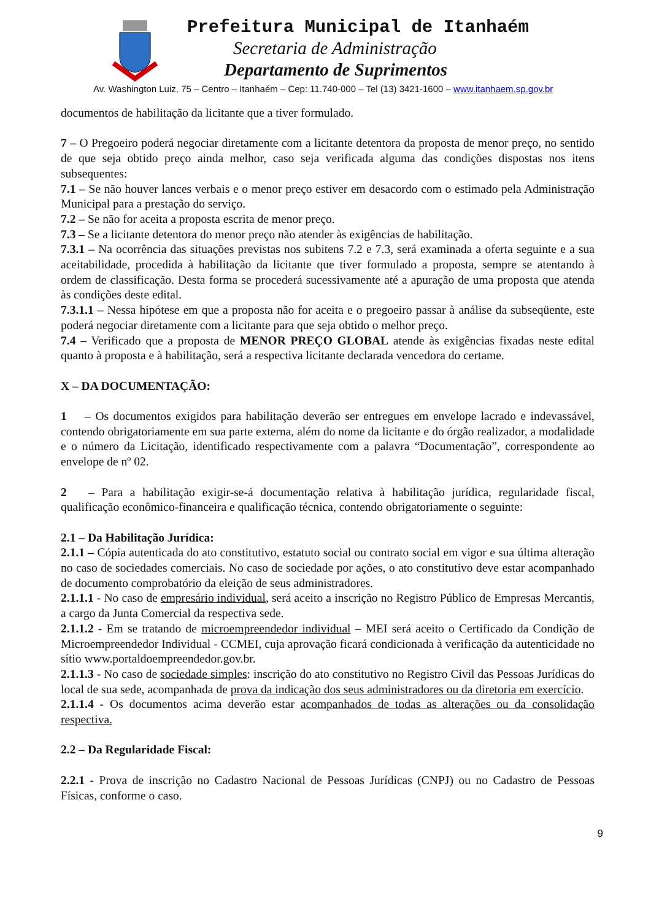Prefeitura Municipal de Itanhaém
Secretaria de Administração
Departamento de Suprimentos
Av. Washington Luiz, 75 – Centro – Itanhaém – Cep: 11.740-000 – Tel (13) 3421-1600 – www.itanhaem.sp.gov.br
documentos de habilitação da licitante que a tiver formulado.
7 – O Pregoeiro poderá negociar diretamente com a licitante detentora da proposta de menor preço, no sentido de que seja obtido preço ainda melhor, caso seja verificada alguma das condições dispostas nos itens subsequentes:
7.1 – Se não houver lances verbais e o menor preço estiver em desacordo com o estimado pela Administração Municipal para a prestação do serviço.
7.2 – Se não for aceita a proposta escrita de menor preço.
7.3 – Se a licitante detentora do menor preço não atender às exigências de habilitação.
7.3.1 – Na ocorrência das situações previstas nos subitens 7.2 e 7.3, será examinada a oferta seguinte e a sua aceitabilidade, procedida à habilitação da licitante que tiver formulado a proposta, sempre se atentando à ordem de classificação. Desta forma se procederá sucessivamente até a apuração de uma proposta que atenda às condições deste edital.
7.3.1.1 – Nessa hipótese em que a proposta não for aceita e o pregoeiro passar à análise da subseqüente, este poderá negociar diretamente com a licitante para que seja obtido o melhor preço.
7.4 – Verificado que a proposta de MENOR PREÇO GLOBAL atende às exigências fixadas neste edital quanto à proposta e à habilitação, será a respectiva licitante declarada vencedora do certame.
X – DA DOCUMENTAÇÃO:
1 – Os documentos exigidos para habilitação deverão ser entregues em envelope lacrado e indevassável, contendo obrigatoriamente em sua parte externa, além do nome da licitante e do órgão realizador, a modalidade e o número da Licitação, identificado respectivamente com a palavra “Documentação”, correspondente ao envelope de nº 02.
2 – Para a habilitação exigir-se-á documentação relativa à habilitação jurídica, regularidade fiscal, qualificação econômico-financeira e qualificação técnica, contendo obrigatoriamente o seguinte:
2.1 – Da Habilitação Jurídica:
2.1.1 – Cópia autenticada do ato constitutivo, estatuto social ou contrato social em vigor e sua última alteração no caso de sociedades comerciais. No caso de sociedade por ações, o ato constitutivo deve estar acompanhado de documento comprobatório da eleição de seus administradores.
2.1.1.1 - No caso de empresário individual, será aceito a inscrição no Registro Público de Empresas Mercantis, a cargo da Junta Comercial da respectiva sede.
2.1.1.2 - Em se tratando de microempreendedor individual – MEI será aceito o Certificado da Condição de Microempreendedor Individual - CCMEI, cuja aprovação ficará condicionada à verificação da autenticidade no sítio www.portaldoempreendedor.gov.br.
2.1.1.3 - No caso de sociedade simples: inscrição do ato constitutivo no Registro Civil das Pessoas Jurídicas do local de sua sede, acompanhada de prova da indicação dos seus administradores ou da diretoria em exercício.
2.1.1.4 - Os documentos acima deverão estar acompanhados de todas as alterações ou da consolidação respectiva.
2.2 – Da Regularidade Fiscal:
2.2.1 - Prova de inscrição no Cadastro Nacional de Pessoas Jurídicas (CNPJ) ou no Cadastro de Pessoas Físicas, conforme o caso.
9